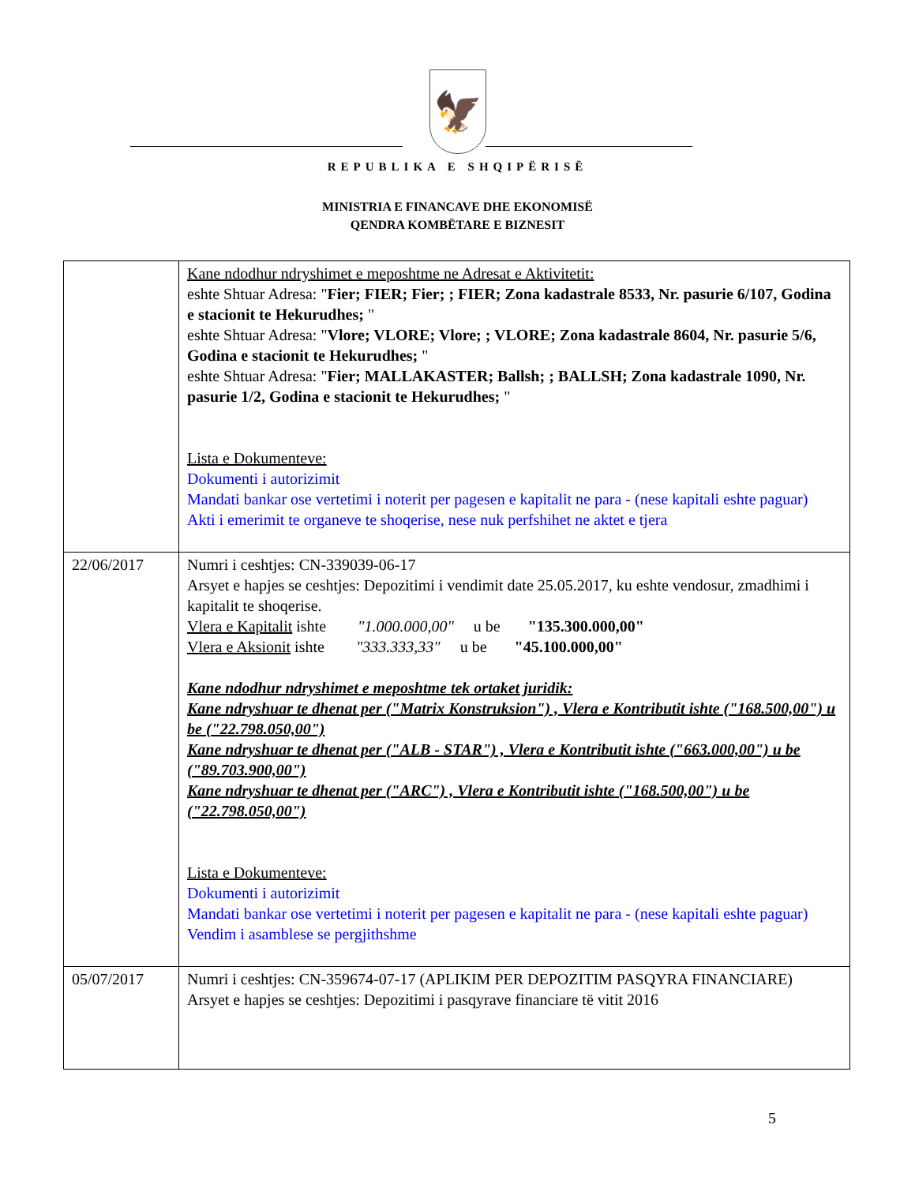🦅
REPUBLIKA E SHQIPËRISË
MINISTRIA E FINANCAVE DHE EKONOMISË
QENDRA KOMBËTARE E BIZNESIT
| | Kane ndodhur ndryshimet e meposhtme ne Adresat e Aktivitetit: eshte Shtuar Adresa: " Fier; FIER; Fier; ; FIER; Zona kadastrale 8533, Nr. pasurie 6/107, Godina e stacionit te Hekurudhes; " eshte Shtuar Adresa: " Vlore; VLORE; Vlore; ; VLORE; Zona kadastrale 8604, Nr. pasurie 5/6, Godina e stacionit te Hekurudhes; " eshte Shtuar Adresa: " Fier; MALLAKASTER; Ballsh; ; BALLSH; Zona kadastrale 1090, Nr. pasurie 1/2, Godina e stacionit te Hekurudhes; " Lista e Dokumenteve: Dokumenti i autorizimit Mandati bankar ose vertetimi i noterit per pagesen e kapitalit ne para - (nese kapitali eshte paguar) Akti i emerimit te organeve te shoqerise, nese nuk perfshihet ne aktet e tjera |
| 22/06/2017 | Numri i ceshtjes: CN-339039-06-17 Arsyet e hapjes se ceshtjes: Depozitimi i vendimit date 25.05.2017, ku eshte vendosur, zmadhimi i kapitalit te shoqerise. Vlera e Kapitalit ishte "1.000.000,00" u be "135.300.000,00" Vlera e Aksionit ishte "333.333,33" u be "45.100.000,00" Kane ndodhur ndryshimet e meposhtme tek ortaket juridik: Kane ndryshuar te dhenat per ("Matrix Konstruksion") , Vlera e Kontributit ishte ("168.500,00") u be ("22.798.050,00") Kane ndryshuar te dhenat per ("ALB - STAR") , Vlera e Kontributit ishte ("663.000,00") u be ("89.703.900,00") Kane ndryshuar te dhenat per ("ARC") , Vlera e Kontributit ishte ("168.500,00") u be ("22.798.050,00") Lista e Dokumenteve: Dokumenti i autorizimit Mandati bankar ose vertetimi i noterit per pagesen e kapitalit ne para - (nese kapitali eshte paguar) Vendim i asamblese se pergjithshme |
| 05/07/2017 | Numri i ceshtjes: CN-359674-07-17 (APLIKIM PER DEPOZITIM PASQYRA FINANCIARE) Arsyet e hapjes se ceshtjes: Depozitimi i pasqyrave financiare të vitit 2016 |
5